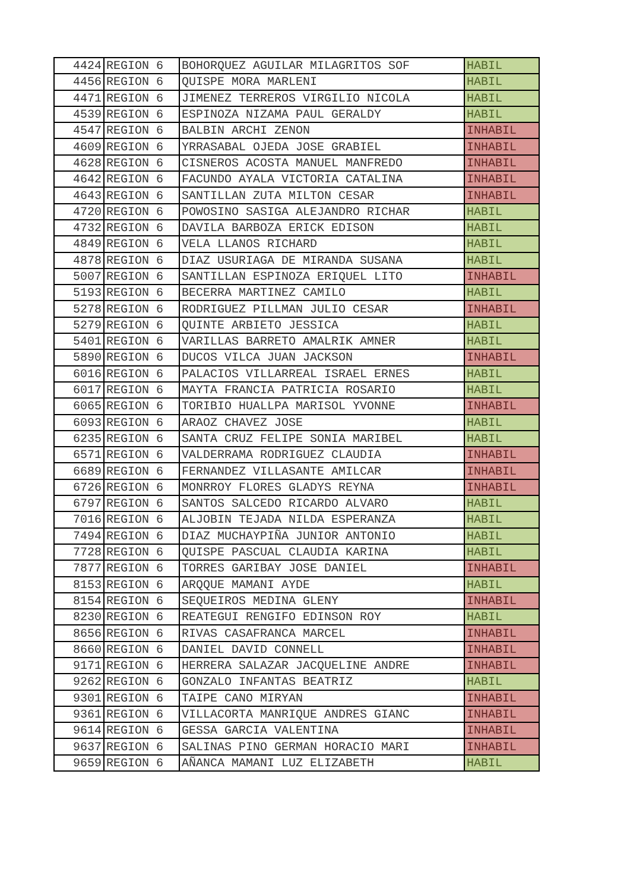| 4424 | REGION 6 | BOHORQUEZ AGUILAR MILAGRITOS SOF | HABIL |
| 4456 | REGION 6 | QUISPE MORA MARLENI | HABIL |
| 4471 | REGION 6 | JIMENEZ TERREROS VIRGILIO NICOLA | HABIL |
| 4539 | REGION 6 | ESPINOZA NIZAMA PAUL GERALDY | HABIL |
| 4547 | REGION 6 | BALBIN ARCHI ZENON | INHABIL |
| 4609 | REGION 6 | YRRASABAL OJEDA JOSE GRABIEL | INHABIL |
| 4628 | REGION 6 | CISNEROS ACOSTA MANUEL MANFREDO | INHABIL |
| 4642 | REGION 6 | FACUNDO AYALA VICTORIA CATALINA | INHABIL |
| 4643 | REGION 6 | SANTILLAN ZUTA MILTON CESAR | INHABIL |
| 4720 | REGION 6 | POWOSINO SASIGA ALEJANDRO RICHAR | HABIL |
| 4732 | REGION 6 | DAVILA BARBOZA ERICK EDISON | HABIL |
| 4849 | REGION 6 | VELA LLANOS RICHARD | HABIL |
| 4878 | REGION 6 | DIAZ USURIAGA DE MIRANDA SUSANA | HABIL |
| 5007 | REGION 6 | SANTILLAN ESPINOZA ERIQUEL LITO | INHABIL |
| 5193 | REGION 6 | BECERRA MARTINEZ CAMILO | HABIL |
| 5278 | REGION 6 | RODRIGUEZ PILLMAN JULIO CESAR | INHABIL |
| 5279 | REGION 6 | QUINTE ARBIETO JESSICA | HABIL |
| 5401 | REGION 6 | VARILLAS BARRETO AMALRIK AMNER | HABIL |
| 5890 | REGION 6 | DUCOS VILCA JUAN JACKSON | INHABIL |
| 6016 | REGION 6 | PALACIOS VILLARREAL ISRAEL ERNES | HABIL |
| 6017 | REGION 6 | MAYTA FRANCIA PATRICIA ROSARIO | HABIL |
| 6065 | REGION 6 | TORIBIO HUALLPA MARISOL YVONNE | INHABIL |
| 6093 | REGION 6 | ARAOZ CHAVEZ JOSE | HABIL |
| 6235 | REGION 6 | SANTA CRUZ FELIPE SONIA MARIBEL | HABIL |
| 6571 | REGION 6 | VALDERRAMA RODRIGUEZ CLAUDIA | INHABIL |
| 6689 | REGION 6 | FERNANDEZ VILLASANTE AMILCAR | INHABIL |
| 6726 | REGION 6 | MONRROY FLORES GLADYS REYNA | INHABIL |
| 6797 | REGION 6 | SANTOS SALCEDO RICARDO ALVARO | HABIL |
| 7016 | REGION 6 | ALJOBIN TEJADA NILDA ESPERANZA | HABIL |
| 7494 | REGION 6 | DIAZ MUCHAYPIÑA JUNIOR ANTONIO | HABIL |
| 7728 | REGION 6 | QUISPE PASCUAL CLAUDIA KARINA | HABIL |
| 7877 | REGION 6 | TORRES GARIBAY JOSE DANIEL | INHABIL |
| 8153 | REGION 6 | ARQQUE MAMANI AYDE | HABIL |
| 8154 | REGION 6 | SEQUEIROS MEDINA GLENY | INHABIL |
| 8230 | REGION 6 | REATEGUI RENGIFO EDINSON ROY | HABIL |
| 8656 | REGION 6 | RIVAS CASAFRANCA MARCEL | INHABIL |
| 8660 | REGION 6 | DANIEL DAVID CONNELL | INHABIL |
| 9171 | REGION 6 | HERRERA SALAZAR JACQUELINE ANDRE | INHABIL |
| 9262 | REGION 6 | GONZALO INFANTAS BEATRIZ | HABIL |
| 9301 | REGION 6 | TAIPE CANO MIRYAN | INHABIL |
| 9361 | REGION 6 | VILLACORTA MANRIQUE ANDRES GIANC | INHABIL |
| 9614 | REGION 6 | GESSA GARCIA VALENTINA | INHABIL |
| 9637 | REGION 6 | SALINAS PINO GERMAN HORACIO MARI | INHABIL |
| 9659 | REGION 6 | AÑANCA MAMANI LUZ ELIZABETH | HABIL |